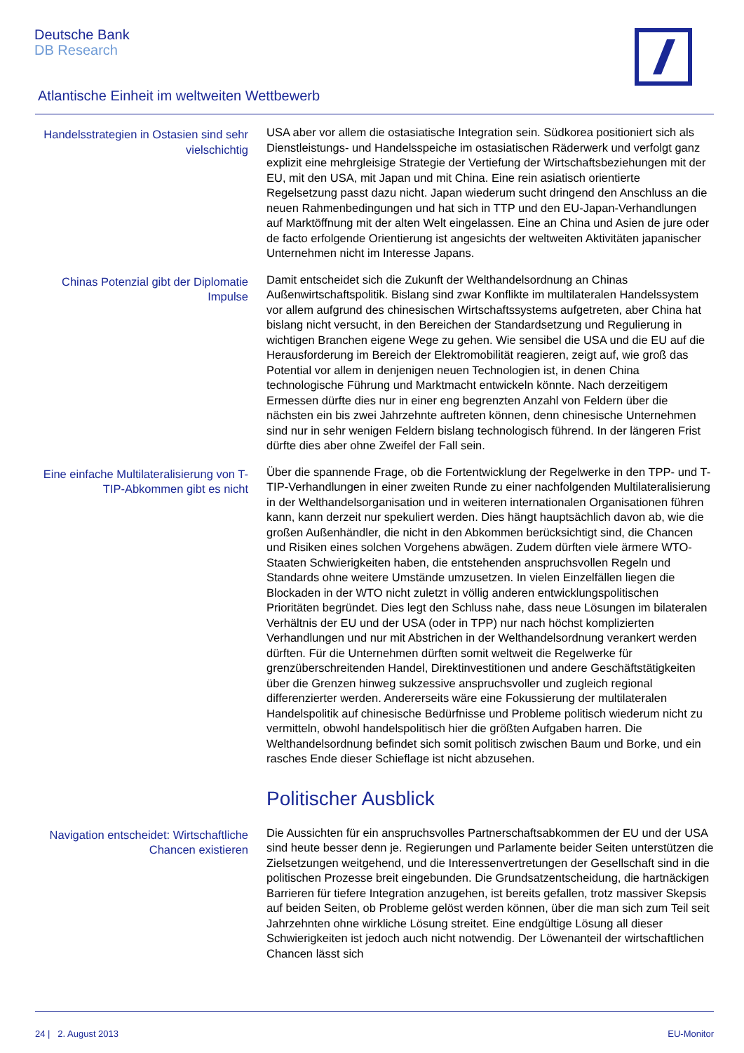Deutsche Bank
DB Research
Atlantische Einheit im weltweiten Wettbewerb
Handelsstrategien in Ostasien sind sehr vielschichtig
USA aber vor allem die ostasiatische Integration sein. Südkorea positioniert sich als Dienstleistungs- und Handelsspeiche im ostasiatischen Räderwerk und verfolgt ganz explizit eine mehrgleisige Strategie der Vertiefung der Wirtschaftsbeziehungen mit der EU, mit den USA, mit Japan und mit China. Eine rein asiatisch orientierte Regelsetzung passt dazu nicht. Japan wiederum sucht dringend den Anschluss an die neuen Rahmenbedingungen und hat sich in TTP und den EU-Japan-Verhandlungen auf Marktöffnung mit der alten Welt eingelassen. Eine an China und Asien de jure oder de facto erfolgende Orientierung ist angesichts der weltweiten Aktivitäten japanischer Unternehmen nicht im Interesse Japans.
Chinas Potenzial gibt der Diplomatie Impulse
Damit entscheidet sich die Zukunft der Welthandelsordnung an Chinas Außenwirtschaftspolitik. Bislang sind zwar Konflikte im multilateralen Handelssystem vor allem aufgrund des chinesischen Wirtschaftssystems aufgetreten, aber China hat bislang nicht versucht, in den Bereichen der Standardsetzung und Regulierung in wichtigen Branchen eigene Wege zu gehen. Wie sensibel die USA und die EU auf die Herausforderung im Bereich der Elektromobilität reagieren, zeigt auf, wie groß das Potential vor allem in denjenigen neuen Technologien ist, in denen China technologische Führung und Marktmacht entwickeln könnte. Nach derzeitigem Ermessen dürfte dies nur in einer eng begrenzten Anzahl von Feldern über die nächsten ein bis zwei Jahrzehnte auftreten können, denn chinesische Unternehmen sind nur in sehr wenigen Feldern bislang technologisch führend. In der längeren Frist dürfte dies aber ohne Zweifel der Fall sein.
Eine einfache Multilateralisierung von T-TIP-Abkommen gibt es nicht
Über die spannende Frage, ob die Fortentwicklung der Regelwerke in den TPP- und T-TIP-Verhandlungen in einer zweiten Runde zu einer nachfolgenden Multilateralisierung in der Welthandelsorganisation und in weiteren internationalen Organisationen führen kann, kann derzeit nur spekuliert werden. Dies hängt hauptsächlich davon ab, wie die großen Außenhändler, die nicht in den Abkommen berücksichtigt sind, die Chancen und Risiken eines solchen Vorgehens abwägen. Zudem dürften viele ärmere WTO-Staaten Schwierigkeiten haben, die entstehenden anspruchsvollen Regeln und Standards ohne weitere Umstände umzusetzen. In vielen Einzelfällen liegen die Blockaden in der WTO nicht zuletzt in völlig anderen entwicklungspolitischen Prioritäten begründet. Dies legt den Schluss nahe, dass neue Lösungen im bilateralen Verhältnis der EU und der USA (oder in TPP) nur nach höchst komplizierten Verhandlungen und nur mit Abstrichen in der Welthandelsordnung verankert werden dürften. Für die Unternehmen dürften somit weltweit die Regelwerke für grenzüberschreitenden Handel, Direktinvestitionen und andere Geschäftstätigkeiten über die Grenzen hinweg sukzessive anspruchsvoller und zugleich regional differenzierter werden. Andererseits wäre eine Fokussierung der multilateralen Handelspolitik auf chinesische Bedürfnisse und Probleme politisch wiederum nicht zu vermitteln, obwohl handelspolitisch hier die größten Aufgaben harren. Die Welthandelsordnung befindet sich somit politisch zwischen Baum und Borke, und ein rasches Ende dieser Schieflage ist nicht abzusehen.
Politischer Ausblick
Navigation entscheidet: Wirtschaftliche Chancen existieren
Die Aussichten für ein anspruchsvolles Partnerschaftsabkommen der EU und der USA sind heute besser denn je. Regierungen und Parlamente beider Seiten unterstützen die Zielsetzungen weitgehend, und die Interessenvertretungen der Gesellschaft sind in die politischen Prozesse breit eingebunden. Die Grundsatzentscheidung, die hartnäckigen Barrieren für tiefere Integration anzugehen, ist bereits gefallen, trotz massiver Skepsis auf beiden Seiten, ob Probleme gelöst werden können, über die man sich zum Teil seit Jahrzehnten ohne wirkliche Lösung streitet. Eine endgültige Lösung all dieser Schwierigkeiten ist jedoch auch nicht notwendig. Der Löwenanteil der wirtschaftlichen Chancen lässt sich
24 | 2. August 2013 EU-Monitor